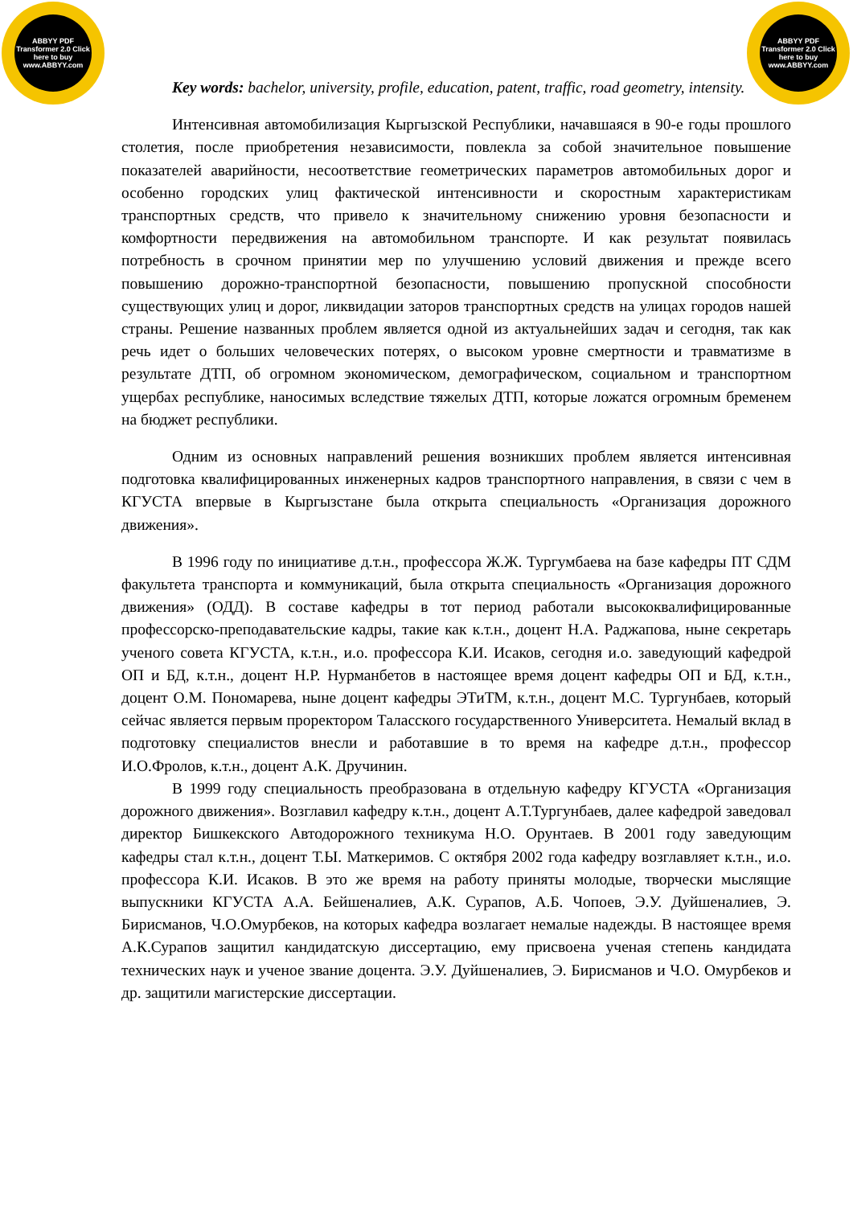ABBYY PDF Transformer 2.0 Click here to buy www.ABBYY.com
ABBYY PDF Transformer 2.0 Click here to buy www.ABBYY.com
Key words: bachelor, university, profile, education, patent, traffic, road geometry, intensity.
Интенсивная автомобилизация Кыргызской Республики, начавшаяся в 90-е годы прошлого столетия, после приобретения независимости, повлекла за собой значительное повышение показателей аварийности, несоответствие геометрических параметров автомобильных дорог и особенно городских улиц фактической интенсивности и скоростным характеристикам транспортных средств, что привело к значительному снижению уровня безопасности и комфортности передвижения на автомобильном транспорте. И как результат появилась потребность в срочном принятии мер по улучшению условий движения и прежде всего повышению дорожно-транспортной безопасности, повышению пропускной способности существующих улиц и дорог, ликвидации заторов транспортных средств на улицах городов нашей страны. Решение названных проблем является одной из актуальнейших задач и сегодня, так как речь идет о больших человеческих потерях, о высоком уровне смертности и травматизме в результате ДТП, об огромном экономическом, демографическом, социальном и транспортном ущербах республике, наносимых вследствие тяжелых ДТП, которые ложатся огромным бременем на бюджет республики.
Одним из основных направлений решения возникших проблем является интенсивная подготовка квалифицированных инженерных кадров транспортного направления, в связи с чем в КГУСТА впервые в Кыргызстане была открыта специальность «Организация дорожного движения».
В 1996 году по инициативе д.т.н., профессора Ж.Ж. Тургумбаева на базе кафедры ПТ СДМ факультета транспорта и коммуникаций, была открыта специальность «Организация дорожного движения» (ОДД). В составе кафедры в тот период работали высококвалифицированные профессорско-преподавательские кадры, такие как к.т.н., доцент Н.А. Раджапова, ныне секретарь ученого совета КГУСТА, к.т.н., и.о. профессора К.И. Исаков, сегодня и.о. заведующий кафедрой ОП и БД, к.т.н., доцент Н.Р. Нурманбетов в настоящее время доцент кафедры ОП и БД, к.т.н., доцент О.М. Пономарева, ныне доцент кафедры ЭТиТМ, к.т.н., доцент М.С. Тургунбаев, который сейчас является первым проректором Таласского государственного Университета. Немалый вклад в подготовку специалистов внесли и работавшие в то время на кафедре д.т.н., профессор И.О.Фролов, к.т.н., доцент А.К. Дручинин.
В 1999 году специальность преобразована в отдельную кафедру КГУСТА «Организация дорожного движения». Возглавил кафедру к.т.н., доцент А.Т.Тургунбаев, далее кафедрой заведовал директор Бишкекского Автодорожного техникума Н.О. Орунтаев. В 2001 году заведующим кафедры стал к.т.н., доцент Т.Ы. Маткеримов. С октября 2002 года кафедру возглавляет к.т.н., и.о. профессора К.И. Исаков. В это же время на работу приняты молодые, творчески мыслящие выпускники КГУСТА А.А. Бейшеналиев, А.К. Сурапов, А.Б. Чопоев, Э.У. Дуйшеналиев, Э. Бирисманов, Ч.О.Омурбеков, на которых кафедра возлагает немалые надежды. В настоящее время А.К.Сурапов защитил кандидатскую диссертацию, ему присвоена ученая степень кандидата технических наук и ученое звание доцента. Э.У. Дуйшеналиев, Э. Бирисманов и Ч.О. Омурбеков и др. защитили магистерские диссертации.